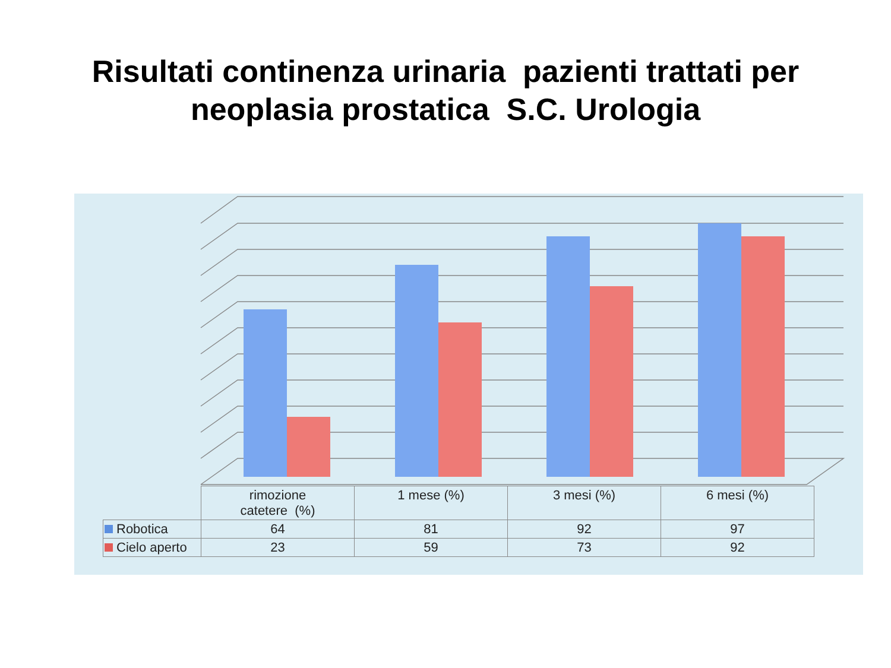Risultati continenza urinaria pazienti trattati per
neoplasia prostatica S.C. Urologia
| | rimozione catetere (%) | 1 mese (%) | 3 mesi (%) | 6 mesi (%) |
| --- | --- | --- | --- | --- |
| Robotica | 64 | 81 | 92 | 97 |
| Cielo aperto | 23 | 59 | 73 | 92 |